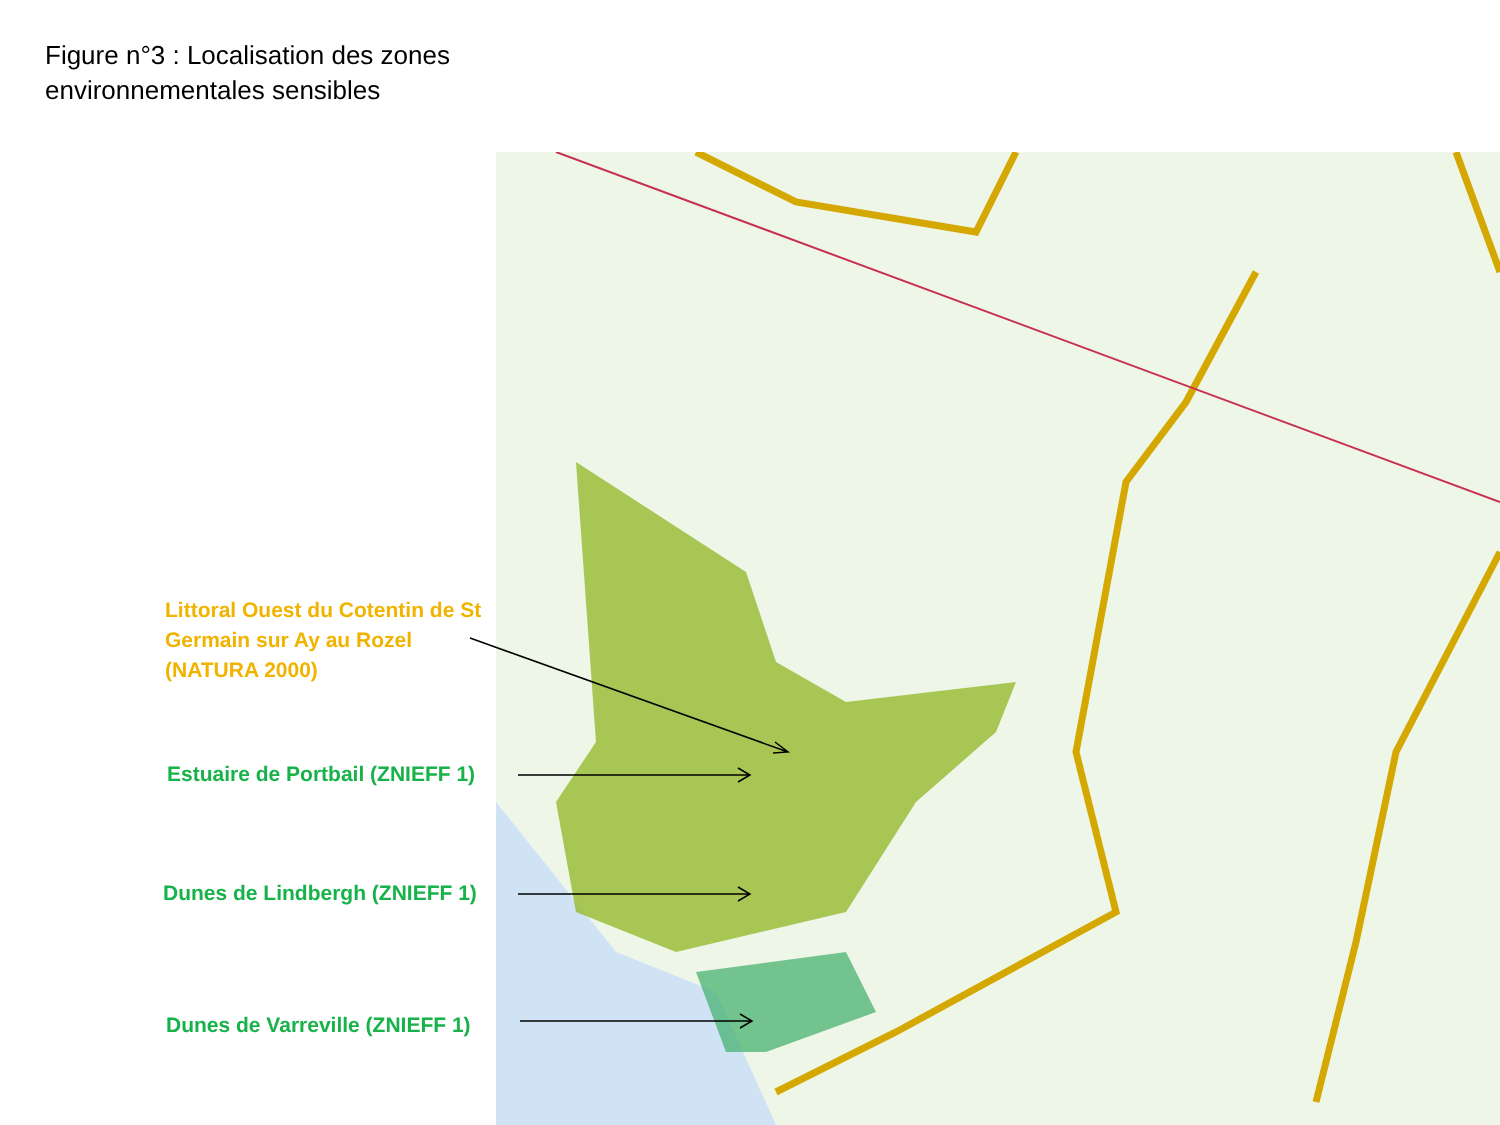Figure n°3 : Localisation des zones environnementales sensibles
Littoral Ouest du Cotentin de St Germain sur Ay au Rozel (NATURA 2000)
Estuaire de Portbail (ZNIEFF 1)
Dunes de Lindbergh (ZNIEFF 1)
Dunes de Varreville (ZNIEFF 1)